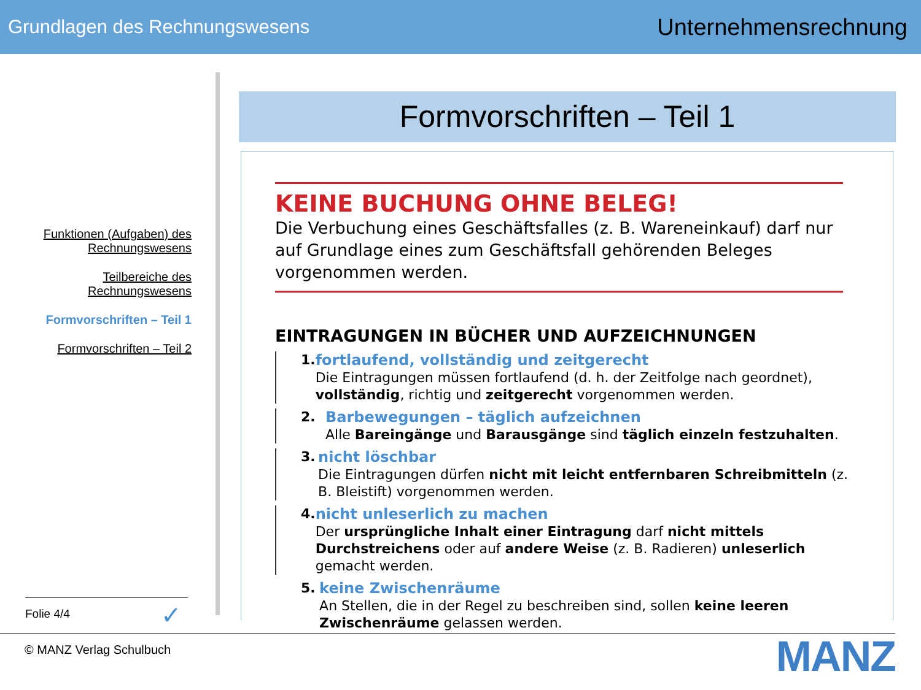Grundlagen des Rechnungswesens Unternehmensrechnung
Funktionen (Aufgaben) des Rechnungswesens
Teilbereiche des Rechnungswesens
Formvorschriften – Teil 1
Formvorschriften – Teil 2
Formvorschriften – Teil 1
KEINE BUCHUNG OHNE BELEG!
Die Verbuchung eines Geschäftsfalles (z. B. Wareneinkauf) darf nur auf Grundlage eines zum Geschäftsfall gehörenden Beleges vorgenommen werden.
EINTRAGUNGEN IN BÜCHER UND AUFZEICHNUNGEN
1. fortlaufend, vollständig und zeitgerecht
Die Eintragungen müssen fortlaufend (d. h. der Zeitfolge nach geordnet), vollständig, richtig und zeitgerecht vorgenommen werden.
2. Barbewegungen – täglich aufzeichnen
Alle Bareingänge und Barausgänge sind täglich einzeln festzuhalten.
3. nicht löschbar
Die Eintragungen dürfen nicht mit leicht entfernbaren Schreibmitteln (z. B. Bleistift) vorgenommen werden.
4. nicht unleserlich zu machen
Der ursprüngliche Inhalt einer Eintragung darf nicht mittels Durchstreichens oder auf andere Weise (z. B. Radieren) unleserlich gemacht werden.
5. keine Zwischenräume
An Stellen, die in der Regel zu beschreiben sind, sollen keine leeren Zwischenräume gelassen werden.
Folie 4/4 ✓
© MANZ Verlag Schulbuch MANZ